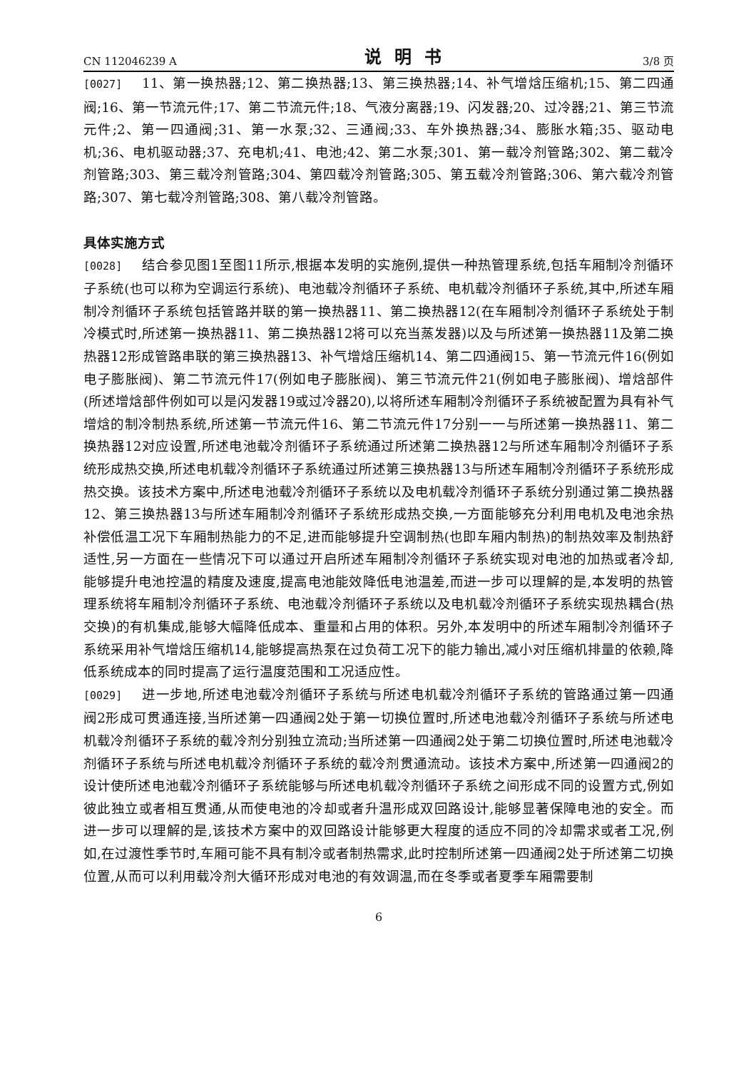CN 112046239 A 说明书 3/8 页
[0027] 11、第一换热器;12、第二换热器;13、第三换热器;14、补气增焓压缩机;15、第二四通阀;16、第一节流元件;17、第二节流元件;18、气液分离器;19、闪发器;20、过冷器;21、第三节流元件;2、第一四通阀;31、第一水泵;32、三通阀;33、车外换热器;34、膨胀水箱;35、驱动电机;36、电机驱动器;37、充电机;41、电池;42、第二水泵;301、第一载冷剂管路;302、第二载冷剂管路;303、第三载冷剂管路;304、第四载冷剂管路;305、第五载冷剂管路;306、第六载冷剂管路;307、第七载冷剂管路;308、第八载冷剂管路。
具体实施方式
[0028] 结合参见图1至图11所示,根据本发明的实施例,提供一种热管理系统,包括车厢制冷剂循环子系统(也可以称为空调运行系统)、电池载冷剂循环子系统、电机载冷剂循环子系统,其中,所述车厢制冷剂循环子系统包括管路并联的第一换热器11、第二换热器12(在车厢制冷剂循环子系统处于制冷模式时,所述第一换热器11、第二换热器12将可以充当蒸发器)以及与所述第一换热器11及第二换热器12形成管路串联的第三换热器13、补气增焓压缩机14、第二四通阀15、第一节流元件16(例如电子膨胀阀)、第二节流元件17(例如电子膨胀阀)、第三节流元件21(例如电子膨胀阀)、增焓部件(所述增焓部件例如可以是闪发器19或过冷器20),以将所述车厢制冷剂循环子系统被配置为具有补气增焓的制冷制热系统,所述第一节流元件16、第二节流元件17分别一一与所述第一换热器11、第二换热器12对应设置,所述电池载冷剂循环子系统通过所述第二换热器12与所述车厢制冷剂循环子系统形成热交换,所述电机载冷剂循环子系统通过所述第三换热器13与所述车厢制冷剂循环子系统形成热交换。该技术方案中,所述电池载冷剂循环子系统以及电机载冷剂循环子系统分别通过第二换热器12、第三换热器13与所述车厢制冷剂循环子系统形成热交换,一方面能够充分利用电机及电池余热补偿低温工况下车厢制热能力的不足,进而能够提升空调制热(也即车厢内制热)的制热效率及制热舒适性,另一方面在一些情况下可以通过开启所述车厢制冷剂循环子系统实现对电池的加热或者冷却,能够提升电池控温的精度及速度,提高电池能效降低电池温差,而进一步可以理解的是,本发明的热管理系统将车厢制冷剂循环子系统、电池载冷剂循环子系统以及电机载冷剂循环子系统实现热耦合(热交换)的有机集成,能够大幅降低成本、重量和占用的体积。另外,本发明中的所述车厢制冷剂循环子系统采用补气增焓压缩机14,能够提高热泵在过负荷工况下的能力输出,减小对压缩机排量的依赖,降低系统成本的同时提高了运行温度范围和工况适应性。
[0029] 进一步地,所述电池载冷剂循环子系统与所述电机载冷剂循环子系统的管路通过第一四通阀2形成可贯通连接,当所述第一四通阀2处于第一切换位置时,所述电池载冷剂循环子系统与所述电机载冷剂循环子系统的载冷剂分别独立流动;当所述第一四通阀2处于第二切换位置时,所述电池载冷剂循环子系统与所述电机载冷剂循环子系统的载冷剂贯通流动。该技术方案中,所述第一四通阀2的设计使所述电池载冷剂循环子系统能够与所述电机载冷剂循环子系统之间形成不同的设置方式,例如彼此独立或者相互贯通,从而使电池的冷却或者升温形成双回路设计,能够显著保障电池的安全。而进一步可以理解的是,该技术方案中的双回路设计能够更大程度的适应不同的冷却需求或者工况,例如,在过渡性季节时,车厢可能不具有制冷或者制热需求,此时控制所述第一四通阀2处于所述第二切换位置,从而可以利用载冷剂大循环形成对电池的有效调温,而在冬季或者夏季车厢需要制
6